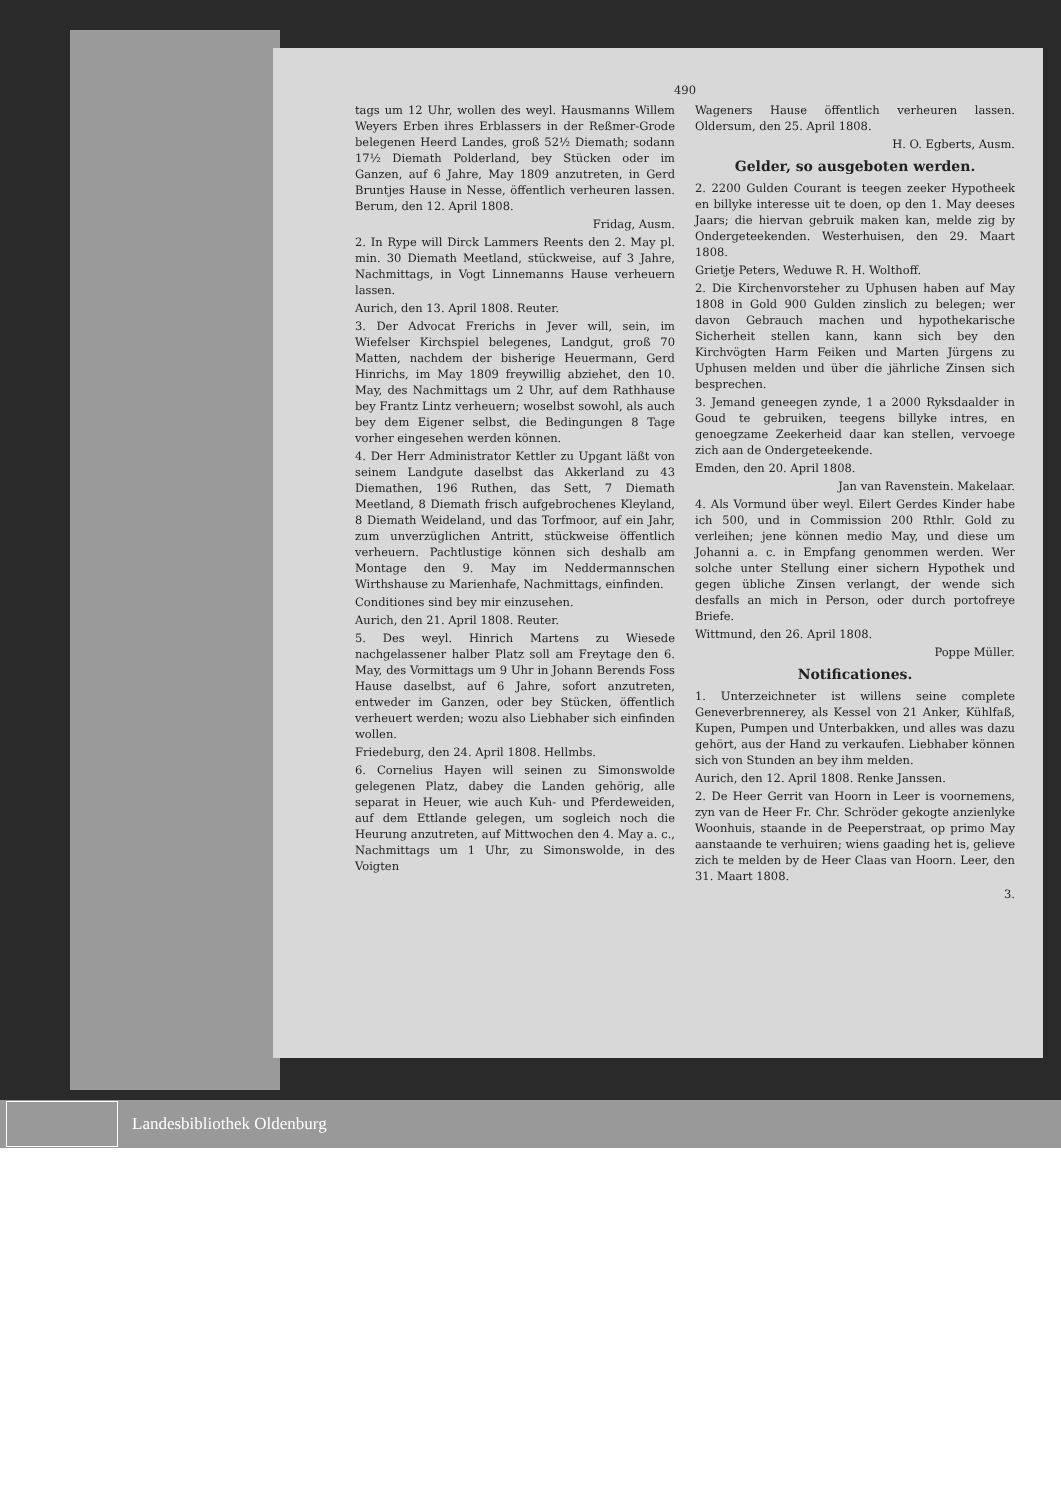490
tags um 12 Uhr, wollen des weyl. Hausmanns Willem Weyers Erben ihres Erblassers in der Reßmer-Grode belegenen Heerd Landes, groß 52½ Diemath; sodann 17½ Diemath Polderland, bey Stücken oder im Ganzen, auf 6 Jahre, May 1809 anzutreten, in Gerd Bruntjes Hause in Nesse, öffentlich verheuren lassen. Berum, den 12. April 1808.
Fridag, Ausm.
2. In Rype will Dirck Lammers Reents den 2. May pl. min. 30 Diemath Meetland, stückweise, auf 3 Jahre, Nachmittags, in Vogt Linnemanns Hause verheuern lassen.
Aurich, den 13. April 1808. Reuter.
3. Der Advocat Frerichs in Jever will, sein, im Wiefelser Kirchspiel belegenes, Landgut, groß 70 Matten, nachdem der bisherige Heuermann, Gerd Hinrichs, im May 1809 freywillig abziehet, den 10. May, des Nachmittags um 2 Uhr, auf dem Rathhause bey Frantz Lintz verheuern; woselbst sowohl, als auch bey dem Eigener selbst, die Bedingungen 8 Tage vorher eingesehen werden können.
4. Der Herr Administrator Kettler zu Upgant läßt von seinem Landgute daselbst das Akkerland zu 43 Diemathen, 196 Ruthen, das Sett, 7 Diemath Meetland, 8 Diemath frisch aufgebrochenes Kleyland, 8 Diemath Weideland, und das Torfmoor, auf ein Jahr, zum unverzüglichen Antritt, stückweise öffentlich verheuern. Pachtlustige können sich deshalb am Montage den 9. May im Neddermannschen Wirthshause zu Marienhafe, Nachmittags, einfinden.
Conditiones sind bey mir einzusehen.
Aurich, den 21. April 1808. Reuter.
5. Des weyl. Hinrich Martens zu Wiesede nachgelassener halber Platz soll am Freytage den 6. May, des Vormittags um 9 Uhr in Johann Berends Foss Hause daselbst, auf 6 Jahre, sofort anzutreten, entweder im Ganzen, oder bey Stücken, öffentlich verheuert werden; wozu also Liebhaber sich einfinden wollen.
Friedeburg, den 24. April 1808. Hellmbs.
6. Cornelius Hayen will seinen zu Simonswolde gelegenen Platz, dabey die Landen gehörig, alle separat in Heuer, wie auch Kuh- und Pferdeweiden, auf dem Ettlande gelegen, um sogleich noch die Heurung anzutreten, auf Mittwochen den 4. May a. c., Nachmittags um 1 Uhr, zu Simonswolde, in des Voigten
Wageners Hause öffentlich verheuren lassen. Oldersum, den 25. April 1808.
H. O. Egberts, Ausm.
Gelder, so ausgeboten werden.
2. 2200 Gulden Courant is teegen zeeker Hypotheek en billyke interesse uit te doen, op den 1. May deeses Jaars; die hiervan gebruik maken kan, melde zig by Ondergeteekenden. Westerhuisen, den 29. Maart 1808.
Grietje Peters, Weduwe R. H. Wolthoff.
2. Die Kirchenvorsteher zu Uphusen haben auf May 1808 in Gold 900 Gulden zinslich zu belegen; wer davon Gebrauch machen und hypothekarische Sicherheit stellen kann, kann sich bey den Kirchvögten Harm Feiken und Marten Jürgens zu Uphusen melden und über die jährliche Zinsen sich besprechen.
3. Jemand geneegen zynde, 1 a 2000 Ryksdaalder in Goud te gebruiken, teegens billyke intres, en genoegzame Zeekerheid daar kan stellen, vervoege zich aan de Ondergeteekende.
Emden, den 20. April 1808.
Jan van Ravenstein. Makelaar.
4. Als Vormund über weyl. Eilert Gerdes Kinder habe ich 500, und in Commission 200 Rthlr. Gold zu verleihen; jene können medio May, und diese um Johanni a. c. in Empfang genommen werden. Wer solche unter Stellung einer sichern Hypothek und gegen übliche Zinsen verlangt, der wende sich desfalls an mich in Person, oder durch portofreye Briefe.
Wittmund, den 26. April 1808.
Poppe Müller.
Notificationes.
1. Unterzeichneter ist willens seine complete Geneverbrennerey, als Kessel von 21 Anker, Kühlfaß, Kupen, Pumpen und Unterbakken, und alles was dazu gehört, aus der Hand zu verkaufen. Liebhaber können sich von Stunden an bey ihm melden.
Aurich, den 12. April 1808. Renke Janssen.
2. De Heer Gerrit van Hoorn in Leer is voornemens, zyn van de Heer Fr. Chr. Schröder gekogte anzienlyke Woonhuis, staande in de Peeperstraat, op primo May aanstaande te verhuiren; wiens gaading het is, gelieve zich te melden by de Heer Claas van Hoorn. Leer, den 31. Maart 1808.
3.
Landesbibliothek Oldenburg